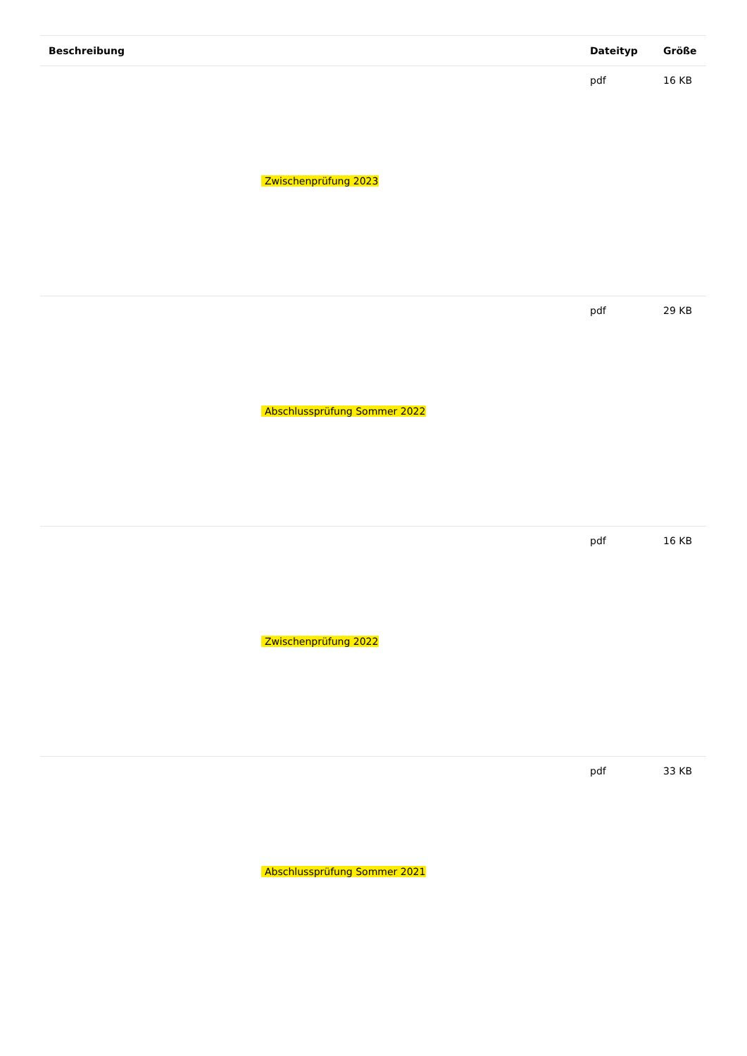| Beschreibung | Dateityp | Größe |
| --- | --- | --- |
| Zwischenprüfung 2023 | pdf | 16 KB |
| Abschlussprüfung Sommer 2022 | pdf | 29 KB |
| Zwischenprüfung 2022 | pdf | 16 KB |
| Abschlussprüfung Sommer 2021 | pdf | 33 KB |